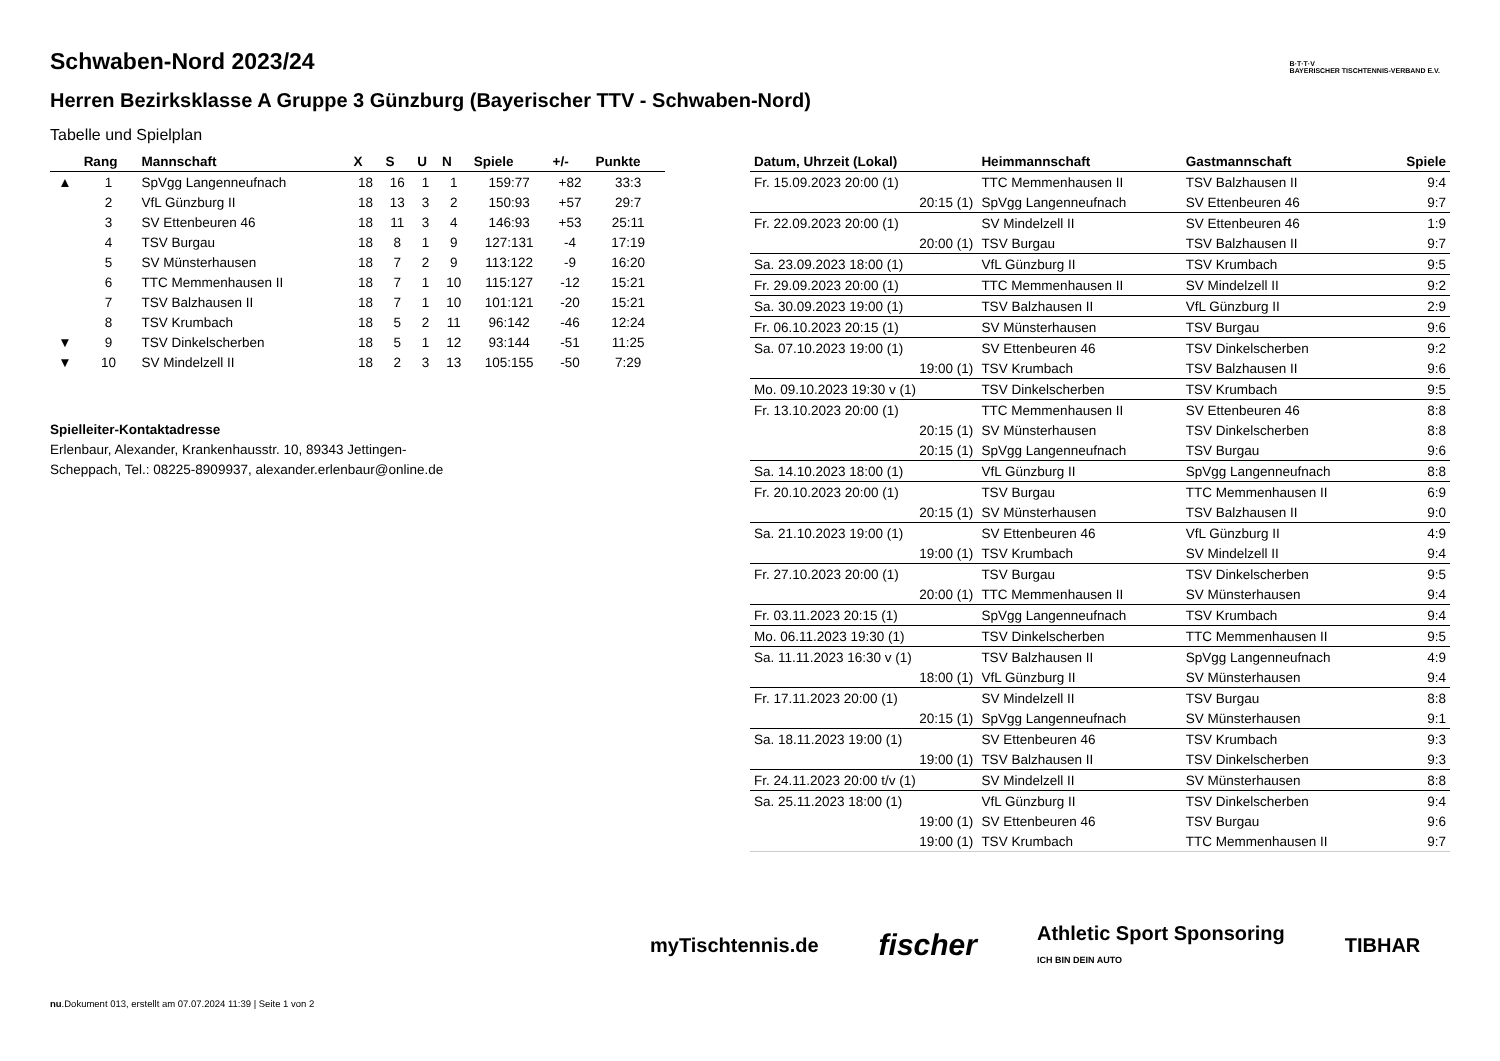B·T·T·V
BAYERISCHER TISCHTENNIS-VERBAND E.V.
Schwaben-Nord 2023/24
Herren Bezirksklasse A Gruppe 3 Günzburg (Bayerischer TTV - Schwaben-Nord)
Tabelle und Spielplan
| | Rang | Mannschaft | X | S | U | N | Spiele | +/- | Punkte |
| --- | --- | --- | --- | --- | --- | --- | --- | --- | --- |
| ▲ | 1 | SpVgg Langenneufnach | 18 | 16 | 1 | 1 | 159:77 | +82 | 33:3 |
| | 2 | VfL Günzburg II | 18 | 13 | 3 | 2 | 150:93 | +57 | 29:7 |
| | 3 | SV Ettenbeuren 46 | 18 | 11 | 3 | 4 | 146:93 | +53 | 25:11 |
| | 4 | TSV Burgau | 18 | 8 | 1 | 9 | 127:131 | -4 | 17:19 |
| | 5 | SV Münsterhausen | 18 | 7 | 2 | 9 | 113:122 | -9 | 16:20 |
| | 6 | TTC Memmenhausen II | 18 | 7 | 1 | 10 | 115:127 | -12 | 15:21 |
| | 7 | TSV Balzhausen II | 18 | 7 | 1 | 10 | 101:121 | -20 | 15:21 |
| | 8 | TSV Krumbach | 18 | 5 | 2 | 11 | 96:142 | -46 | 12:24 |
| ▼ | 9 | TSV Dinkelscherben | 18 | 5 | 1 | 12 | 93:144 | -51 | 11:25 |
| ▼ | 10 | SV Mindelzell II | 18 | 2 | 3 | 13 | 105:155 | -50 | 7:29 |
Spielleiter-Kontaktadresse
Erlenbaur, Alexander, Krankenhausstr. 10, 89343 Jettingen-
Scheppach, Tel.: 08225-8909937, alexander.erlenbaur@online.de
| Datum, Uhrzeit (Lokal) | Heimmannschaft | Gastmannschaft | Spiele |
| --- | --- | --- | --- |
| Fr. 15.09.2023 20:00 (1) | TTC Memmenhausen II | TSV Balzhausen II | 9:4 |
| 20:15 (1) | SpVgg Langenneufnach | SV Ettenbeuren 46 | 9:7 |
| Fr. 22.09.2023 20:00 (1) | SV Mindelzell II | SV Ettenbeuren 46 | 1:9 |
| 20:00 (1) | TSV Burgau | TSV Balzhausen II | 9:7 |
| Sa. 23.09.2023 18:00 (1) | VfL Günzburg II | TSV Krumbach | 9:5 |
| Fr. 29.09.2023 20:00 (1) | TTC Memmenhausen II | SV Mindelzell II | 9:2 |
| Sa. 30.09.2023 19:00 (1) | TSV Balzhausen II | VfL Günzburg II | 2:9 |
| Fr. 06.10.2023 20:15 (1) | SV Münsterhausen | TSV Burgau | 9:6 |
| Sa. 07.10.2023 19:00 (1) | SV Ettenbeuren 46 | TSV Dinkelscherben | 9:2 |
| 19:00 (1) | TSV Krumbach | TSV Balzhausen II | 9:6 |
| Mo. 09.10.2023 19:30 v (1) | TSV Dinkelscherben | TSV Krumbach | 9:5 |
| Fr. 13.10.2023 20:00 (1) | TTC Memmenhausen II | SV Ettenbeuren 46 | 8:8 |
| 20:15 (1) | SV Münsterhausen | TSV Dinkelscherben | 8:8 |
| 20:15 (1) | SpVgg Langenneufnach | TSV Burgau | 9:6 |
| Sa. 14.10.2023 18:00 (1) | VfL Günzburg II | SpVgg Langenneufnach | 8:8 |
| Fr. 20.10.2023 20:00 (1) | TSV Burgau | TTC Memmenhausen II | 6:9 |
| 20:15 (1) | SV Münsterhausen | TSV Balzhausen II | 9:0 |
| Sa. 21.10.2023 19:00 (1) | SV Ettenbeuren 46 | VfL Günzburg II | 4:9 |
| 19:00 (1) | TSV Krumbach | SV Mindelzell II | 9:4 |
| Fr. 27.10.2023 20:00 (1) | TSV Burgau | TSV Dinkelscherben | 9:5 |
| 20:00 (1) | TTC Memmenhausen II | SV Münsterhausen | 9:4 |
| Fr. 03.11.2023 20:15 (1) | SpVgg Langenneufnach | TSV Krumbach | 9:4 |
| Mo. 06.11.2023 19:30 (1) | TSV Dinkelscherben | TTC Memmenhausen II | 9:5 |
| Sa. 11.11.2023 16:30 v (1) | TSV Balzhausen II | SpVgg Langenneufnach | 4:9 |
| 18:00 (1) | VfL Günzburg II | SV Münsterhausen | 9:4 |
| Fr. 17.11.2023 20:00 (1) | SV Mindelzell II | TSV Burgau | 8:8 |
| 20:15 (1) | SpVgg Langenneufnach | SV Münsterhausen | 9:1 |
| Sa. 18.11.2023 19:00 (1) | SV Ettenbeuren 46 | TSV Krumbach | 9:3 |
| 19:00 (1) | TSV Balzhausen II | TSV Dinkelscherben | 9:3 |
| Fr. 24.11.2023 20:00 t/v (1) | SV Mindelzell II | SV Münsterhausen | 8:8 |
| Sa. 25.11.2023 18:00 (1) | VfL Günzburg II | TSV Dinkelscherben | 9:4 |
| 19:00 (1) | SV Ettenbeuren 46 | TSV Burgau | 9:6 |
| 19:00 (1) | TSV Krumbach | TTC Memmenhausen II | 9:7 |
myTischtennis.de fischer Athletic Sport Sponsoring
ICH BIN DEIN AUTO TIBHAR
nu.Dokument 013, erstellt am 07.07.2024 11:39 | Seite 1 von 2